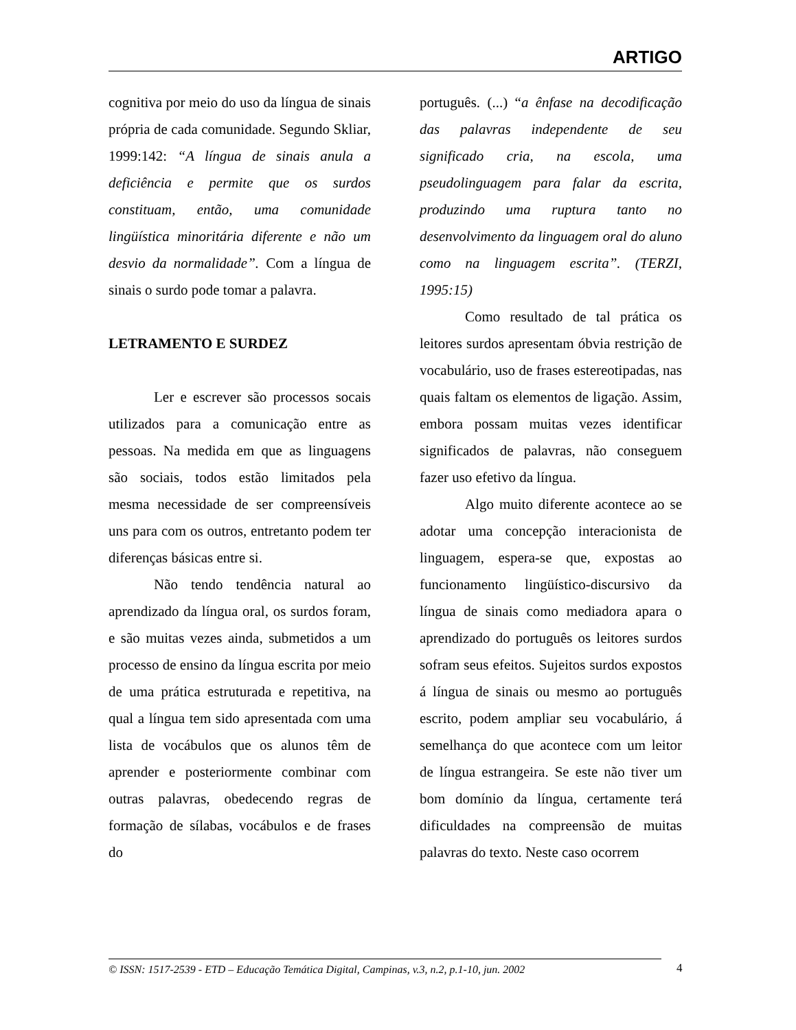ARTIGO
cognitiva por meio do uso da língua de sinais própria de cada comunidade. Segundo Skliar, 1999:142: “A língua de sinais anula a deficiência e permite que os surdos constituam, então, uma comunidade lingüística minoritária diferente e não um desvio da normalidade”. Com a língua de sinais o surdo pode tomar a palavra.
LETRAMENTO E SURDEZ
Ler e escrever são processos socais utilizados para a comunicação entre as pessoas. Na medida em que as linguagens são sociais, todos estão limitados pela mesma necessidade de ser compreensíveis uns para com os outros, entretanto podem ter diferenças básicas entre si.
Não tendo tendência natural ao aprendizado da língua oral, os surdos foram, e são muitas vezes ainda, submetidos a um processo de ensino da língua escrita por meio de uma prática estruturada e repetitiva, na qual a língua tem sido apresentada com uma lista de vocábulos que os alunos têm de aprender e posteriormente combinar com outras palavras, obedecendo regras de formação de sílabas, vocábulos e de frases do
português. (...) “a ênfase na decodificação das palavras independente de seu significado cria, na escola, uma pseudolinguagem para falar da escrita, produzindo uma ruptura tanto no desenvolvimento da linguagem oral do aluno como na linguagem escrita”. (TERZI, 1995:15)
Como resultado de tal prática os leitores surdos apresentam óbvia restrição de vocabulário, uso de frases estereotipadas, nas quais faltam os elementos de ligação. Assim, embora possam muitas vezes identificar significados de palavras, não conseguem fazer uso efetivo da língua.
Algo muito diferente acontece ao se adotar uma concepção interacionista de linguagem, espera-se que, expostas ao funcionamento lingüístico-discursivo da língua de sinais como mediadora apara o aprendizado do português os leitores surdos sofram seus efeitos. Sujeitos surdos expostos á língua de sinais ou mesmo ao português escrito, podem ampliar seu vocabulário, á semelhança do que acontece com um leitor de língua estrangeira. Se este não tiver um bom domínio da língua, certamente terá dificuldades na compreensão de muitas palavras do texto. Neste caso ocorrem
© ISSN: 1517-2539 - ETD – Educação Temática Digital, Campinas, v.3, n.2, p.1-10, jun. 2002
4